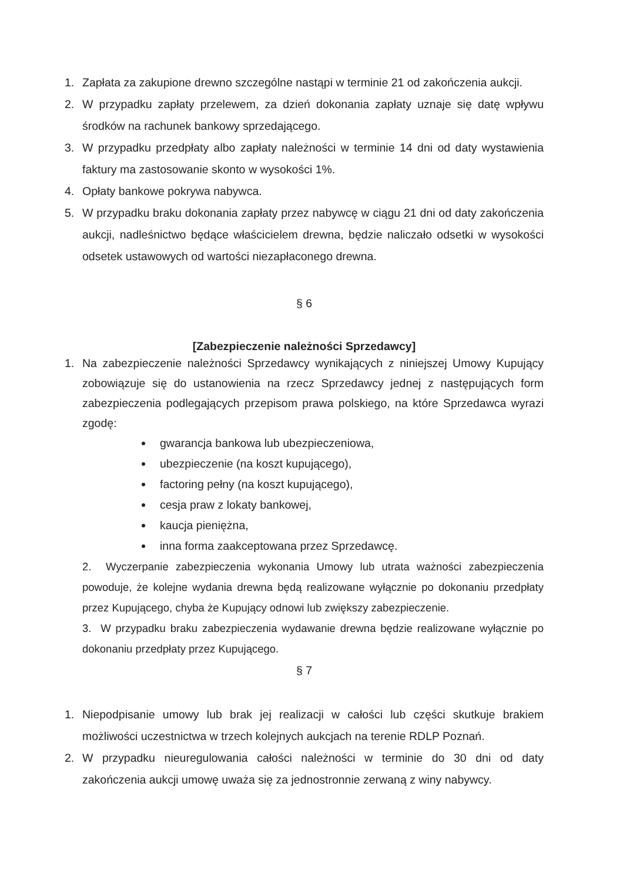1. Zapłata za zakupione drewno szczególne nastąpi w terminie 21 od zakończenia aukcji.
2. W przypadku zapłaty przelewem, za dzień dokonania zapłaty uznaje się datę wpływu środków na rachunek bankowy sprzedającego.
3. W przypadku przedpłaty albo zapłaty należności w terminie 14 dni od daty wystawienia faktury ma zastosowanie skonto w wysokości 1%.
4. Opłaty bankowe pokrywa nabywca.
5. W przypadku braku dokonania zapłaty przez nabywcę w ciągu 21 dni od daty zakończenia aukcji, nadleśnictwo będące właścicielem drewna, będzie naliczało odsetki w wysokości odsetek ustawowych od wartości niezapłaconego drewna.
§ 6
[Zabezpieczenie należności Sprzedawcy]
1. Na zabezpieczenie należności Sprzedawcy wynikających z niniejszej Umowy Kupujący zobowiązuje się do ustanowienia na rzecz Sprzedawcy jednej z następujących form zabezpieczenia podlegających przepisom prawa polskiego, na które Sprzedawca wyrazi zgodę:
gwarancja bankowa lub ubezpieczeniowa,
ubezpieczenie (na koszt kupującego),
factoring pełny (na koszt kupującego),
cesja praw z lokaty bankowej,
kaucja pieniężna,
inna forma zaakceptowana przez Sprzedawcę.
2. Wyczerpanie zabezpieczenia wykonania Umowy lub utrata ważności zabezpieczenia powoduje, że kolejne wydania drewna będą realizowane wyłącznie po dokonaniu przedpłaty przez Kupującego, chyba że Kupujący odnowi lub zwiększy zabezpieczenie.
3. W przypadku braku zabezpieczenia wydawanie drewna będzie realizowane wyłącznie po dokonaniu przedpłaty przez Kupującego.
§ 7
1. Niepodpisanie umowy lub brak jej realizacji w całości lub części skutkuje brakiem możliwości uczestnictwa w trzech kolejnych aukcjach na terenie RDLP Poznań.
2. W przypadku nieuregulowania całości należności w terminie do 30 dni od daty zakończenia aukcji umowę uważa się za jednostronnie zerwaną z winy nabywcy.